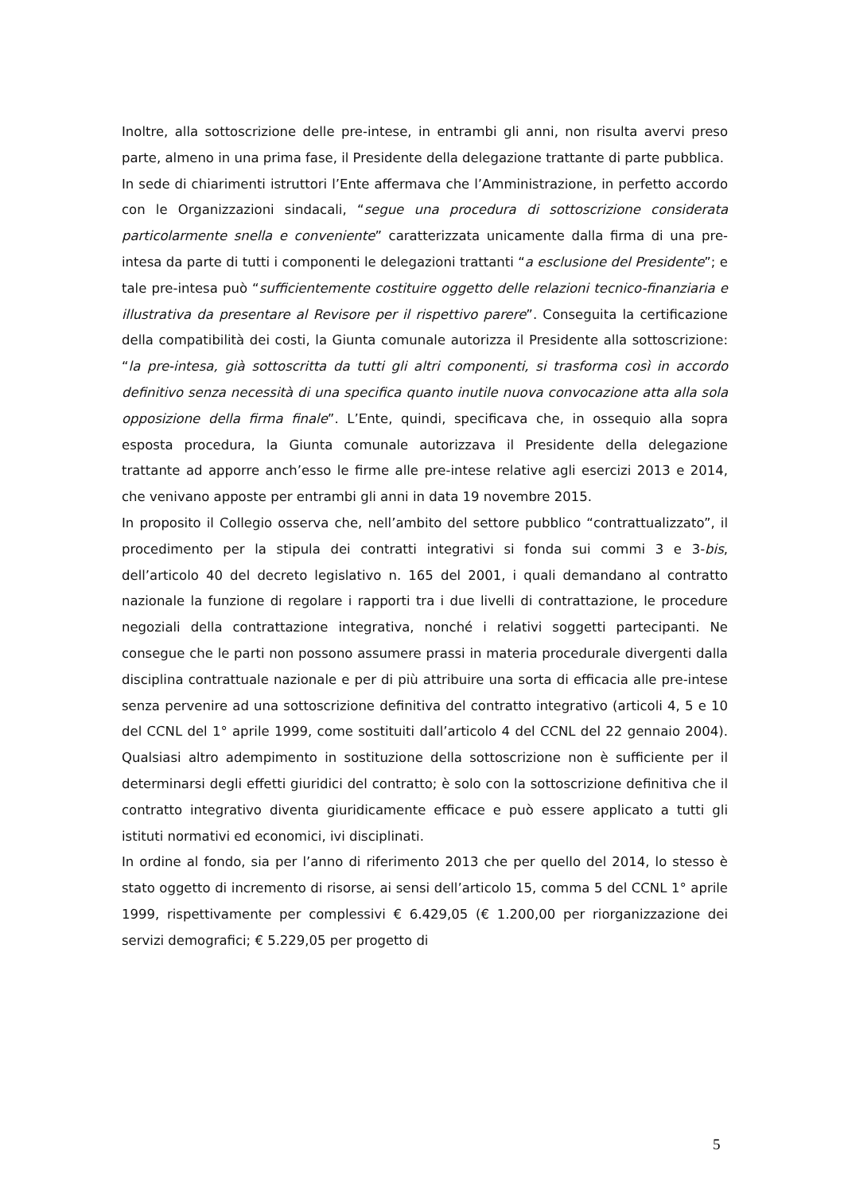Inoltre, alla sottoscrizione delle pre-intese, in entrambi gli anni, non risulta avervi preso parte, almeno in una prima fase, il Presidente della delegazione trattante di parte pubblica.
In sede di chiarimenti istruttori l’Ente affermava che l’Amministrazione, in perfetto accordo con le Organizzazioni sindacali, “segue una procedura di sottoscrizione considerata particolarmente snella e conveniente” caratterizzata unicamente dalla firma di una pre-intesa da parte di tutti i componenti le delegazioni trattanti “a esclusione del Presidente”; e tale pre-intesa può “sufficientemente costituire oggetto delle relazioni tecnico-finanziaria e illustrativa da presentare al Revisore per il rispettivo parere”. Conseguita la certificazione della compatibilità dei costi, la Giunta comunale autorizza il Presidente alla sottoscrizione: “la pre-intesa, già sottoscritta da tutti gli altri componenti, si trasforma così in accordo definitivo senza necessità di una specifica quanto inutile nuova convocazione atta alla sola opposizione della firma finale”. L’Ente, quindi, specificava che, in ossequio alla sopra esposta procedura, la Giunta comunale autorizzava il Presidente della delegazione trattante ad apporre anch’esso le firme alle pre-intese relative agli esercizi 2013 e 2014, che venivano apposte per entrambi gli anni in data 19 novembre 2015.
In proposito il Collegio osserva che, nell’ambito del settore pubblico “contrattualizzato”, il procedimento per la stipula dei contratti integrativi si fonda sui commi 3 e 3-bis, dell’articolo 40 del decreto legislativo n. 165 del 2001, i quali demandano al contratto nazionale la funzione di regolare i rapporti tra i due livelli di contrattazione, le procedure negoziali della contrattazione integrativa, nonché i relativi soggetti partecipanti. Ne consegue che le parti non possono assumere prassi in materia procedurale divergenti dalla disciplina contrattuale nazionale e per di più attribuire una sorta di efficacia alle pre-intese senza pervenire ad una sottoscrizione definitiva del contratto integrativo (articoli 4, 5 e 10 del CCNL del 1° aprile 1999, come sostituiti dall’articolo 4 del CCNL del 22 gennaio 2004). Qualsiasi altro adempimento in sostituzione della sottoscrizione non è sufficiente per il determinarsi degli effetti giuridici del contratto; è solo con la sottoscrizione definitiva che il contratto integrativo diventa giuridicamente efficace e può essere applicato a tutti gli istituti normativi ed economici, ivi disciplinati.
In ordine al fondo, sia per l’anno di riferimento 2013 che per quello del 2014, lo stesso è stato oggetto di incremento di risorse, ai sensi dell’articolo 15, comma 5 del CCNL 1° aprile 1999, rispettivamente per complessivi € 6.429,05 (€ 1.200,00 per riorganizzazione dei servizi demografici; € 5.229,05 per progetto di
5